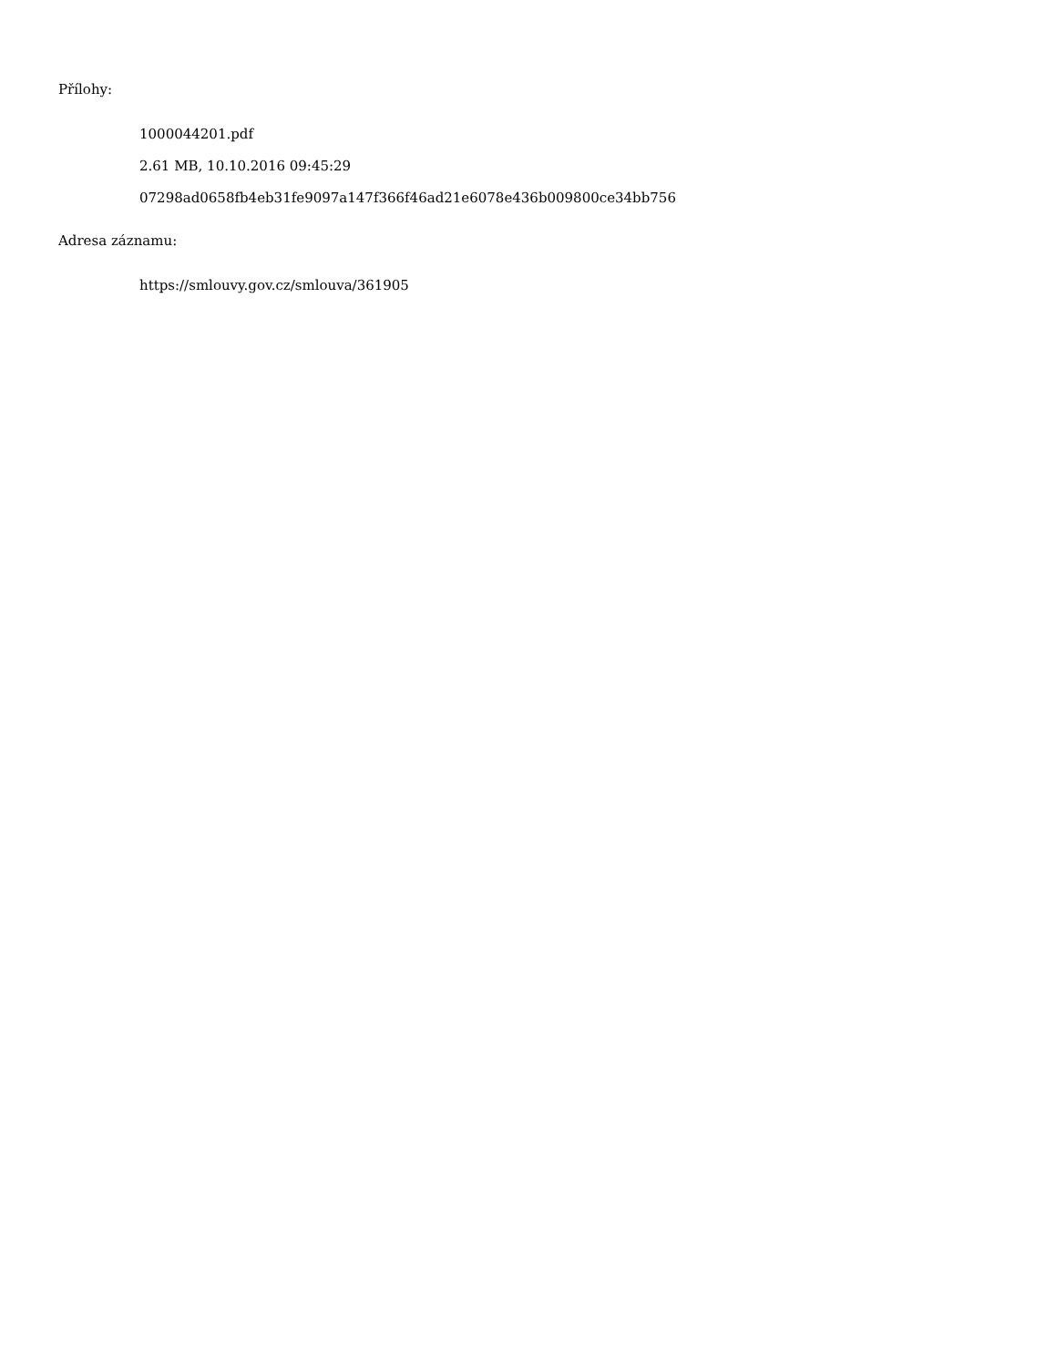Přílohy:
1000044201.pdf
2.61 MB, 10.10.2016 09:45:29
07298ad0658fb4eb31fe9097a147f366f46ad21e6078e436b009800ce34bb756
Adresa záznamu:
https://smlouvy.gov.cz/smlouva/361905